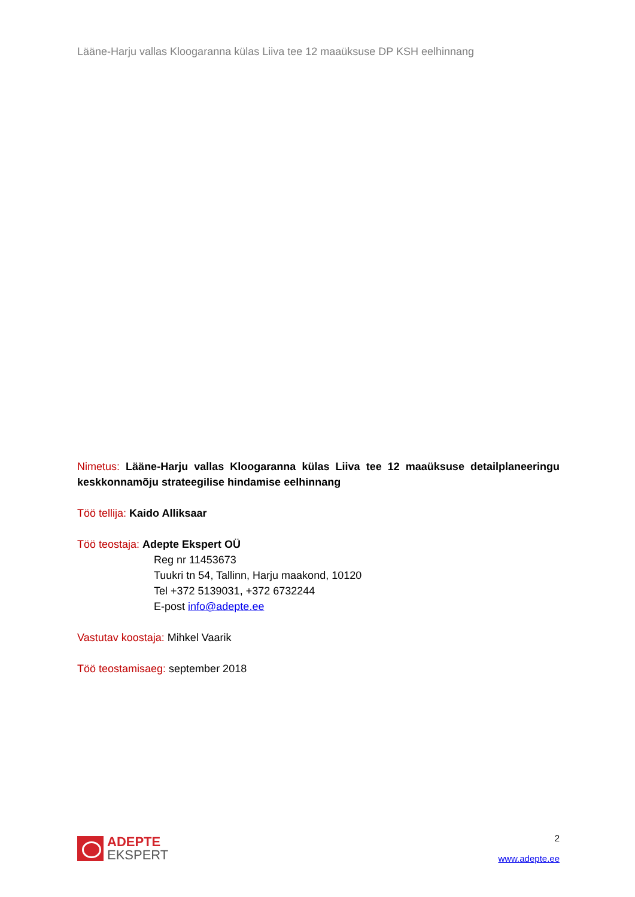Lääne-Harju vallas Kloogaranna külas Liiva tee 12 maaüksuse DP KSH eelhinnang
Nimetus: Lääne-Harju vallas Kloogaranna külas Liiva tee 12 maaüksuse detailplaneeringu keskkonnamõju strateegilise hindamise eelhinnang
Töö tellija: Kaido Alliksaar
Töö teostaja: Adepte Ekspert OÜ
Reg nr 11453673
Tuukri tn 54, Tallinn, Harju maakond, 10120
Tel +372 5139031, +372 6732244
E-post info@adepte.ee
Vastutav koostaja: Mihkel Vaarik
Töö teostamisaeg: september 2018
ADEPTE
EKSPERT
2
www.adepte.ee